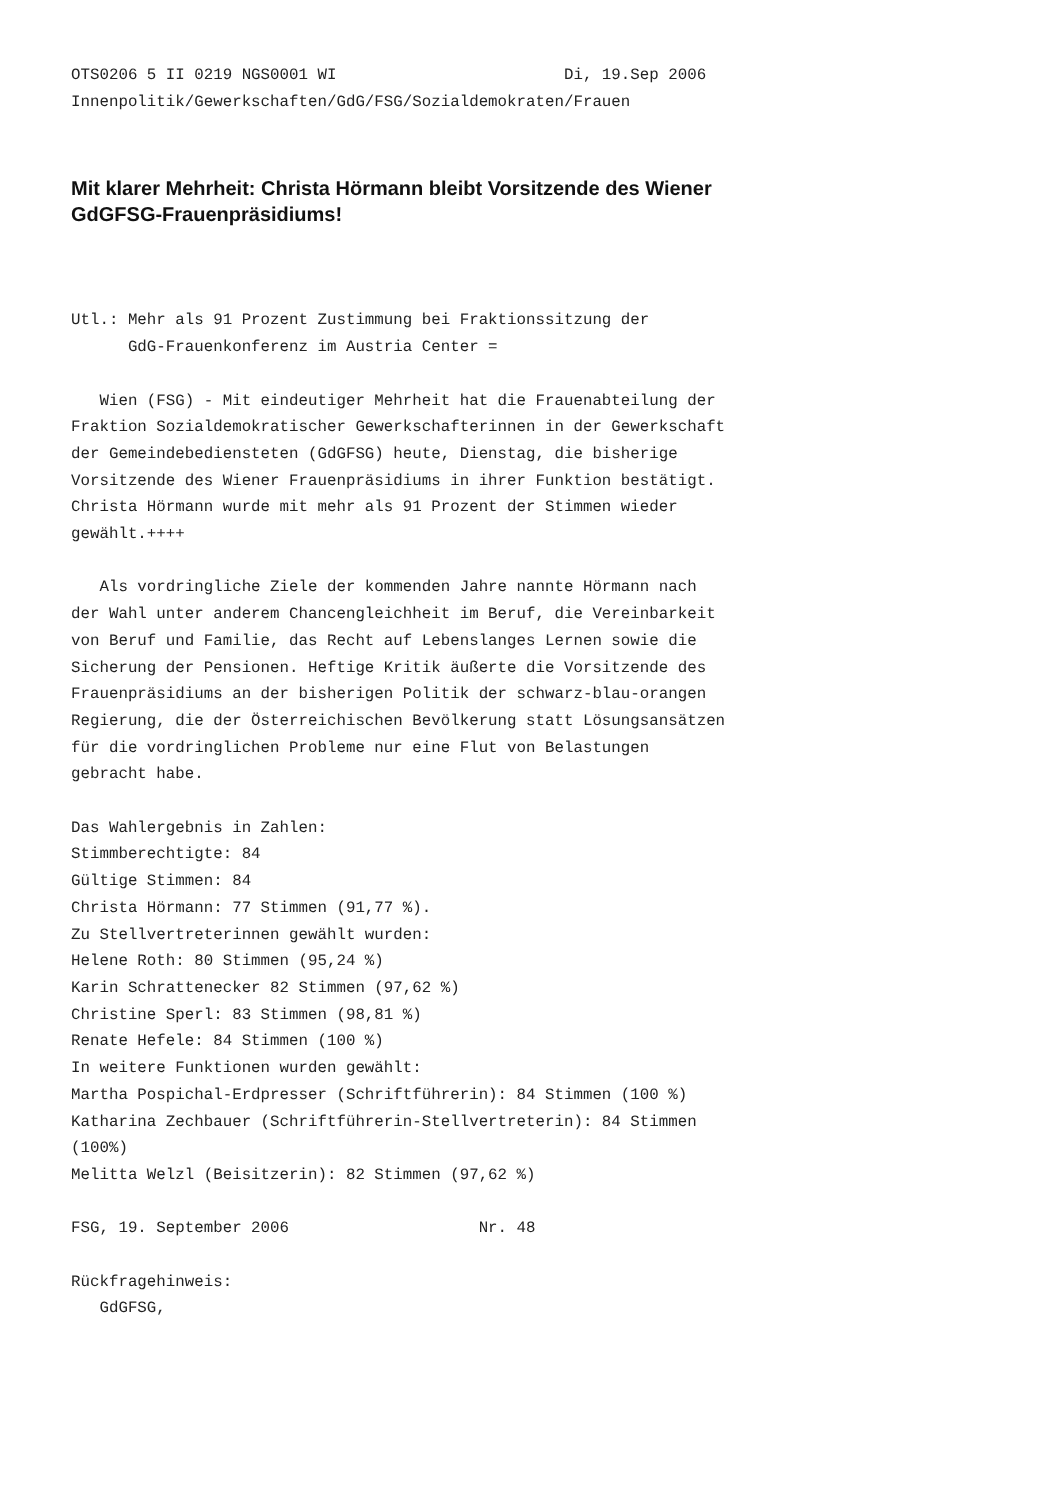OTS0206 5 II 0219 NGS0001 WI                        Di, 19.Sep 2006
Innenpolitik/Gewerkschaften/GdG/FSG/Sozialdemokraten/Frauen
Mit klarer Mehrheit: Christa Hörmann bleibt Vorsitzende des Wiener GdGFSG-Frauenpräsidiums!
Utl.: Mehr als 91 Prozent Zustimmung bei Fraktionssitzung der
      GdG-Frauenkonferenz im Austria Center =

   Wien (FSG) - Mit eindeutiger Mehrheit hat die Frauenabteilung der
Fraktion Sozialdemokratischer Gewerkschafterinnen in der Gewerkschaft
der Gemeindebediensteten (GdGFSG) heute, Dienstag, die bisherige
Vorsitzende des Wiener Frauenpräsidiums in ihrer Funktion bestätigt.
Christa Hörmann wurde mit mehr als 91 Prozent der Stimmen wieder
gewählt.++++

   Als vordringliche Ziele der kommenden Jahre nannte Hörmann nach
der Wahl unter anderem Chancengleichheit im Beruf, die Vereinbarkeit
von Beruf und Familie, das Recht auf Lebenslanges Lernen sowie die
Sicherung der Pensionen. Heftige Kritik äußerte die Vorsitzende des
Frauenpräsidiums an der bisherigen Politik der schwarz-blau-orangen
Regierung, die der Österreichischen Bevölkerung statt Lösungsansätzen
für die vordringlichen Probleme nur eine Flut von Belastungen
gebracht habe.

Das Wahlergebnis in Zahlen:
Stimmberechtigte: 84
Gültige Stimmen: 84
Christa Hörmann: 77 Stimmen (91,77 %).
Zu Stellvertreterinnen gewählt wurden:
Helene Roth: 80 Stimmen (95,24 %)
Karin Schrattenecker 82 Stimmen (97,62 %)
Christine Sperl: 83 Stimmen (98,81 %)
Renate Hefele: 84 Stimmen (100 %)
In weitere Funktionen wurden gewählt:
Martha Pospichal-Erdpresser (Schriftführerin): 84 Stimmen (100 %)
Katharina Zechbauer (Schriftführerin-Stellvertreterin): 84 Stimmen
(100%)
Melitta Welzl (Beisitzerin): 82 Stimmen (97,62 %)

FSG, 19. September 2006                    Nr. 48

Rückfragehinweis:
   GdGFSG,